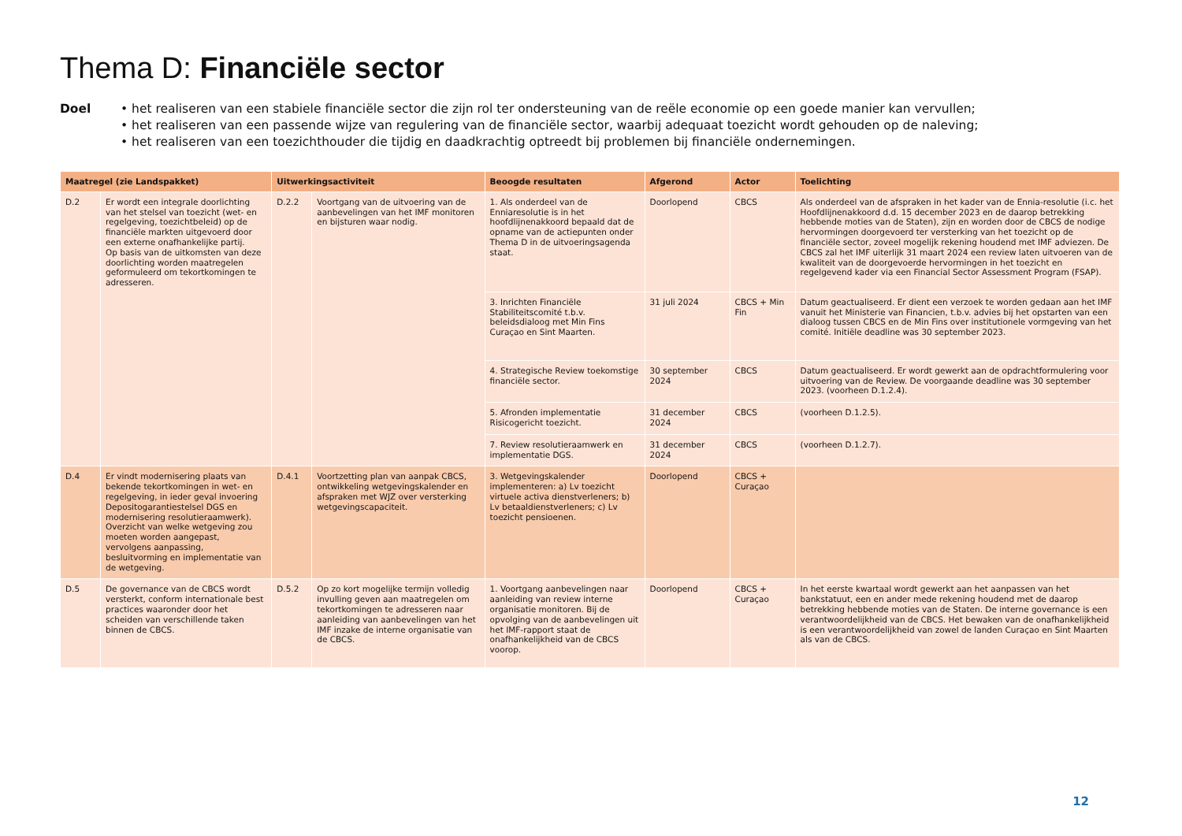Thema D: Financiële sector
Doel • het realiseren van een stabiele financiële sector die zijn rol ter ondersteuning van de reële economie op een goede manier kan vervullen;
• het realiseren van een passende wijze van regulering van de financiële sector, waarbij adequaat toezicht wordt gehouden op de naleving;
• het realiseren van een toezichthouder die tijdig en daadkrachtig optreedt bij problemen bij financiële ondernemingen.
| Maatregel (zie Landspakket) | | Uitwerkingsactiviteit | | Beoogde resultaten | Afgerond | Actor | Toelichting |
| --- | --- | --- | --- | --- | --- | --- | --- |
| D.2 | Er wordt een integrale doorlichting van het stelsel van toezicht (wet- en regelgeving, toezichtbeleid) op de financiële markten uitgevoerd door een externe onafhankelijke partij. Op basis van de uitkomsten van deze doorlichting worden maatregelen geformuleerd om tekortkomingen te adresseren. | D.2.2 | Voortgang van de uitvoering van de aanbevelingen van het IMF monitoren en bijsturen waar nodig. | 1. Als onderdeel van de Enniaresolutie is in het hoofdlijnenakkoord bepaald dat de opname van de actiepunten onder Thema D in de uitvoeringsagenda staat. | Doorlopend | CBCS | Als onderdeel van de afspraken in het kader van de Ennia-resolutie (i.c. het Hoofdlijnenakkoord d.d. 15 december 2023 en de daarop betrekking hebbende moties van de Staten), zijn en worden door de CBCS de nodige hervormingen doorgevoerd ter versterking van het toezicht op de financiële sector, zoveel mogelijk rekening houdend met IMF adviezen. De CBCS zal het IMF uiterlijk 31 maart 2024 een review laten uitvoeren van de kwaliteit van de doorgevoerde hervormingen in het toezicht en regelgevend kader via een Financial Sector Assessment Program (FSAP). |
| | | | | 3. Inrichten Financiële Stabiliteitscomité t.b.v. beleidsdialoog met Min Fins Curaçao en Sint Maarten. | 31 juli 2024 | CBCS + Min Fin | Datum geactualiseerd. Er dient een verzoek te worden gedaan aan het IMF vanuit het Ministerie van Financien, t.b.v. advies bij het opstarten van een dialoog tussen CBCS en de Min Fins over institutionele vormgeving van het comité. Initiële deadline was 30 september 2023. |
| | | | | 4. Strategische Review toekomstige financiële sector. | 30 september 2024 | CBCS | Datum geactualiseerd. Er wordt gewerkt aan de opdrachtformulering voor uitvoering van de Review. De voorgaande deadline was 30 september 2023. (voorheen D.1.2.4). |
| | | | | 5. Afronden implementatie Risicogericht toezicht. | 31 december 2024 | CBCS | (voorheen D.1.2.5). |
| | | | | 7. Review resolutieraamwerk en implementatie DGS. | 31 december 2024 | CBCS | (voorheen D.1.2.7). |
| D.4 | Er vindt modernisering plaats van bekende tekortkomingen in wet- en regelgeving, in ieder geval invoering Depositogarantiestelsel DGS en modernisering resolutieraamwerk). Overzicht van welke wetgeving zou moeten worden aangepast, vervolgens aanpassing, besluitvorming en implementatie van de wetgeving. | D.4.1 | Voortzetting plan van aanpak CBCS, ontwikkeling wetgevingskalender en afspraken met WJZ over versterking wetgevingscapaciteit. | 3. Wetgevingskalender implementeren: a) Lv toezicht virtuele activa dienstverleners; b) Lv betaaldienstverleners; c) Lv toezicht pensioenen. | Doorlopend | CBCS + Curaçao | |
| D.5 | De governance van de CBCS wordt versterkt, conform internationale best practices waaronder door het scheiden van verschillende taken binnen de CBCS. | D.5.2 | Op zo kort mogelijke termijn volledig invulling geven aan maatregelen om tekortkomingen te adresseren naar aanleiding van aanbevelingen van het IMF inzake de interne organisatie van de CBCS. | 1. Voortgang aanbevelingen naar aanleiding van review interne organisatie monitoren. Bij de opvolging van de aanbevelingen uit het IMF-rapport staat de onafhankelijkheid van de CBCS voorop. | Doorlopend | CBCS + Curaçao | In het eerste kwartaal wordt gewerkt aan het aanpassen van het bankstatuut, een en ander mede rekening houdend met de daarop betrekking hebbende moties van de Staten. De interne governance is een verantwoordelijkheid van de CBCS. Het bewaken van de onafhankelijkheid is een verantwoordelijkheid van zowel de landen Curaçao en Sint Maarten als van de CBCS. |
12